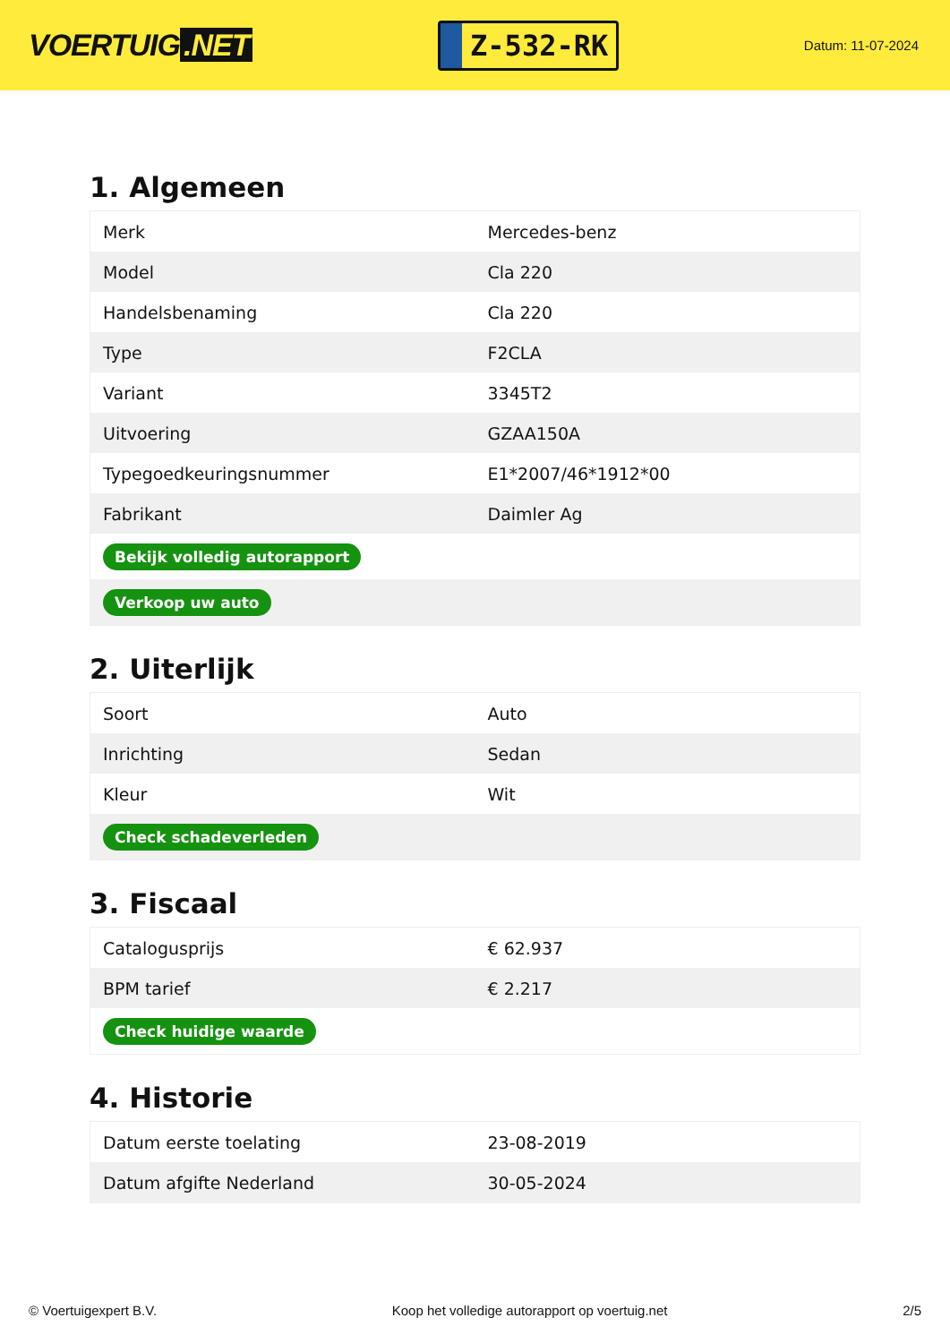VOERTUIG.NET
Z-532-RK
Datum: 11-07-2024
1. Algemeen
| Merk | Mercedes-benz |
| Model | Cla 220 |
| Handelsbenaming | Cla 220 |
| Type | F2CLA |
| Variant | 3345T2 |
| Uitvoering | GZAA150A |
| Typegoedkeuringsnummer | E1*2007/46*1912*00 |
| Fabrikant | Daimler Ag |
| Bekijk volledig autorapport | |
| Verkoop uw auto | |
2. Uiterlijk
| Soort | Auto |
| Inrichting | Sedan |
| Kleur | Wit |
| Check schadeverleden | |
3. Fiscaal
| Catalogusprijs | € 62.937 |
| BPM tarief | € 2.217 |
| Check huidige waarde | |
4. Historie
| Datum eerste toelating | 23-08-2019 |
| Datum afgifte Nederland | 30-05-2024 |
© Voertuigexpert B.V. Koop het volledige autorapport op voertuig.net 2/5